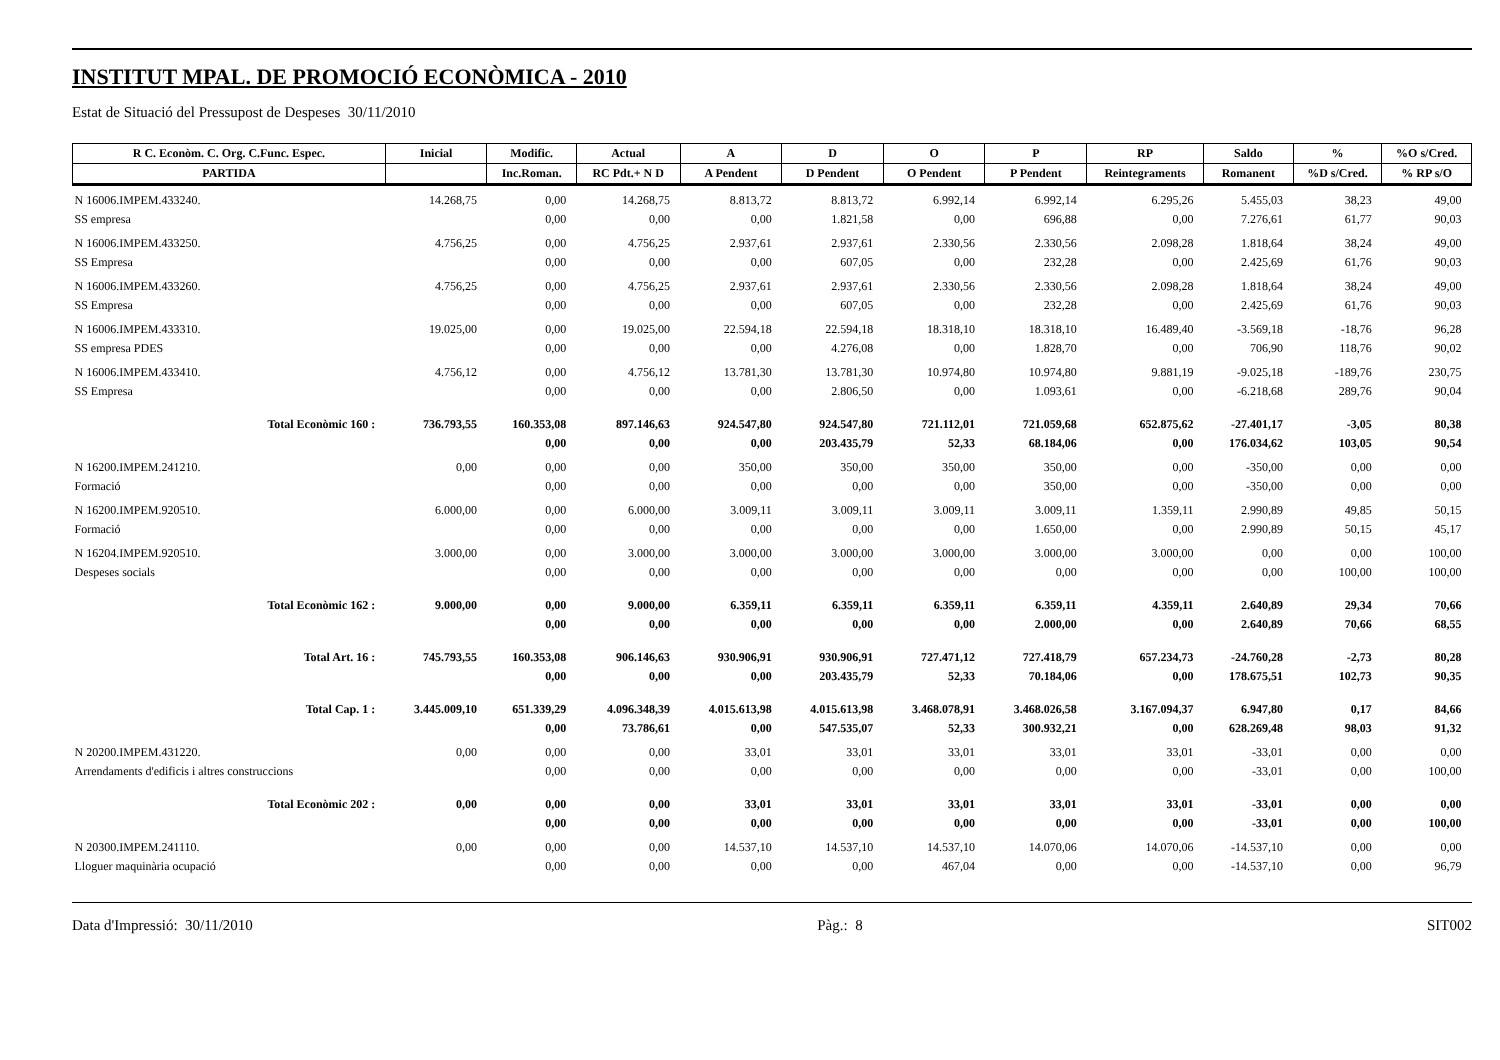INSTITUT MPAL. DE PROMOCIÓ ECONÒMICA - 2010
Estat de Situació del Pressupost de Despeses 30/11/2010
| R C. Econòm. C. Org. C.Func. Espec. | Inicial | Modific. | Actual | A | D | O | P | RP | Saldo | % | %O s/Cred. |
| --- | --- | --- | --- | --- | --- | --- | --- | --- | --- | --- | --- |
| PARTIDA | | Inc.Roman. | RC Pdt.+ N D | A Pendent | D Pendent | O Pendent | P Pendent | Reintegraments | Romanent | %D s/Cred. | % RP s/O |
| N 16006.IMPEM.433240. | 14.268,75 | 0,00 | 14.268,75 | 8.813,72 | 8.813,72 | 6.992,14 | 6.992,14 | 6.295,26 | 5.455,03 | 38,23 | 49,00 |
| SS empresa | | 0,00 | 0,00 | 0,00 | 1.821,58 | 0,00 | 696,88 | 0,00 | 7.276,61 | 61,77 | 90,03 |
| N 16006.IMPEM.433250. | 4.756,25 | 0,00 | 4.756,25 | 2.937,61 | 2.937,61 | 2.330,56 | 2.330,56 | 2.098,28 | 1.818,64 | 38,24 | 49,00 |
| SS Empresa | | 0,00 | 0,00 | 0,00 | 607,05 | 0,00 | 232,28 | 0,00 | 2.425,69 | 61,76 | 90,03 |
| N 16006.IMPEM.433260. | 4.756,25 | 0,00 | 4.756,25 | 2.937,61 | 2.937,61 | 2.330,56 | 2.330,56 | 2.098,28 | 1.818,64 | 38,24 | 49,00 |
| SS Empresa | | 0,00 | 0,00 | 0,00 | 607,05 | 0,00 | 232,28 | 0,00 | 2.425,69 | 61,76 | 90,03 |
| N 16006.IMPEM.433310. | 19.025,00 | 0,00 | 19.025,00 | 22.594,18 | 22.594,18 | 18.318,10 | 18.318,10 | 16.489,40 | -3.569,18 | -18,76 | 96,28 |
| SS empresa PDES | | 0,00 | 0,00 | 0,00 | 4.276,08 | 0,00 | 1.828,70 | 0,00 | 706,90 | 118,76 | 90,02 |
| N 16006.IMPEM.433410. | 4.756,12 | 0,00 | 4.756,12 | 13.781,30 | 13.781,30 | 10.974,80 | 10.974,80 | 9.881,19 | -9.025,18 | -189,76 | 230,75 |
| SS Empresa | | 0,00 | 0,00 | 0,00 | 2.806,50 | 0,00 | 1.093,61 | 0,00 | -6.218,68 | 289,76 | 90,04 |
| Total Econòmic 160 : | 736.793,55 | 160.353,08 | 897.146,63 | 924.547,80 | 924.547,80 | 721.112,01 | 721.059,68 | 652.875,62 | -27.401,17 | -3,05 | 80,38 |
| | | 0,00 | 0,00 | 0,00 | 203.435,79 | 52,33 | 68.184,06 | 0,00 | 176.034,62 | 103,05 | 90,54 |
| N 16200.IMPEM.241210. | 0,00 | 0,00 | 0,00 | 350,00 | 350,00 | 350,00 | 350,00 | 0,00 | -350,00 | 0,00 | 0,00 |
| Formació | | 0,00 | 0,00 | 0,00 | 0,00 | 0,00 | 350,00 | 0,00 | -350,00 | 0,00 | 0,00 |
| N 16200.IMPEM.920510. | 6.000,00 | 0,00 | 6.000,00 | 3.009,11 | 3.009,11 | 3.009,11 | 3.009,11 | 1.359,11 | 2.990,89 | 49,85 | 50,15 |
| Formació | | 0,00 | 0,00 | 0,00 | 0,00 | 0,00 | 1.650,00 | 0,00 | 2.990,89 | 50,15 | 45,17 |
| N 16204.IMPEM.920510. | 3.000,00 | 0,00 | 3.000,00 | 3.000,00 | 3.000,00 | 3.000,00 | 3.000,00 | 3.000,00 | 0,00 | 0,00 | 100,00 |
| Despeses socials | | 0,00 | 0,00 | 0,00 | 0,00 | 0,00 | 0,00 | 0,00 | 0,00 | 100,00 | 100,00 |
| Total Econòmic 162 : | 9.000,00 | 0,00 | 9.000,00 | 6.359,11 | 6.359,11 | 6.359,11 | 6.359,11 | 4.359,11 | 2.640,89 | 29,34 | 70,66 |
| | | 0,00 | 0,00 | 0,00 | 0,00 | 0,00 | 2.000,00 | 0,00 | 2.640,89 | 70,66 | 68,55 |
| Total Art. 16 : | 745.793,55 | 160.353,08 | 906.146,63 | 930.906,91 | 930.906,91 | 727.471,12 | 727.418,79 | 657.234,73 | -24.760,28 | -2,73 | 80,28 |
| | | 0,00 | 0,00 | 0,00 | 203.435,79 | 52,33 | 70.184,06 | 0,00 | 178.675,51 | 102,73 | 90,35 |
| Total Cap. 1 : | 3.445.009,10 | 651.339,29 | 4.096.348,39 | 4.015.613,98 | 4.015.613,98 | 3.468.078,91 | 3.468.026,58 | 3.167.094,37 | 6.947,80 | 0,17 | 84,66 |
| | | 0,00 | 73.786,61 | 0,00 | 547.535,07 | 52,33 | 300.932,21 | 0,00 | 628.269,48 | 98,03 | 91,32 |
| N 20200.IMPEM.431220. | 0,00 | 0,00 | 0,00 | 33,01 | 33,01 | 33,01 | 33,01 | 33,01 | -33,01 | 0,00 | 0,00 |
| Arrendaments d'edificis i altres construccions | | 0,00 | 0,00 | 0,00 | 0,00 | 0,00 | 0,00 | 0,00 | -33,01 | 0,00 | 100,00 |
| Total Econòmic 202 : | 0,00 | 0,00 | 0,00 | 33,01 | 33,01 | 33,01 | 33,01 | 33,01 | -33,01 | 0,00 | 0,00 |
| | | 0,00 | 0,00 | 0,00 | 0,00 | 0,00 | 0,00 | 0,00 | -33,01 | 0,00 | 100,00 |
| N 20300.IMPEM.241110. | 0,00 | 0,00 | 0,00 | 14.537,10 | 14.537,10 | 14.537,10 | 14.070,06 | 14.070,06 | -14.537,10 | 0,00 | 0,00 |
| Lloguer maquinària ocupació | | 0,00 | 0,00 | 0,00 | 0,00 | 467,04 | 0,00 | 0,00 | -14.537,10 | 0,00 | 96,79 |
Data d'Impressió: 30/11/2010 Pàg.: 8 SIT002